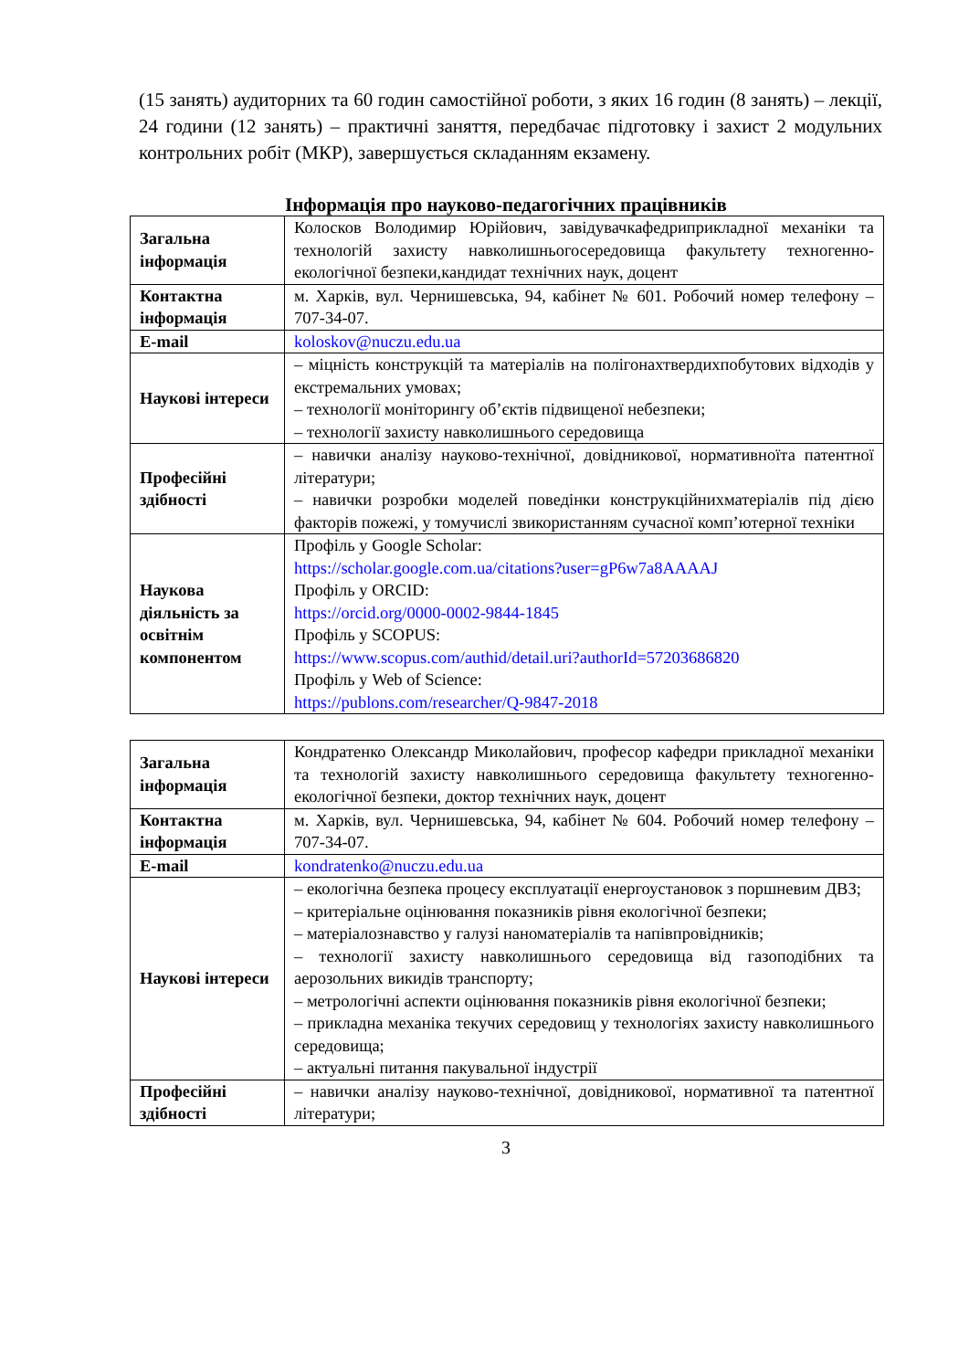(15 занять) аудиторних та 60 годин самостійної роботи, з яких 16 годин (8 занять) – лекції, 24 години (12 занять) – практичні заняття, передбачає підготовку і захист 2 модульних контрольних робіт (МКР), завершується складанням екзамену.
Інформація про науково-педагогічних працівників
| Загальна інформація | Колосков Володимир Юрійович, завідувачкафедриприкладної механіки та технологій захисту навколишньогосередовища факультету техногенно-екологічної безпеки,кандидат технічних наук, доцент |
| Контактна інформація | м. Харків, вул. Чернишевська, 94, кабінет № 601. Робочий номер телефону – 707-34-07. |
| E-mail | koloskov@nuczu.edu.ua |
| Наукові інтереси | – міцність конструкцій та матеріалів на полігонахтвердихпобутових відходів у екстремальних умовах; – технології моніторингу об’єктів підвищеної небезпеки; – технології захисту навколишнього середовища |
| Професійні здібності | – навички аналізу науково-технічної, довідникової, нормативноїта патентної літератури; – навички розробки моделей поведінки конструкційнихматеріалів під дією факторів пожежі, у томучислі звикористанням сучасної комп’ютерної техніки |
| Наукова діяльність за освітнім компонентом | Профіль у Google Scholar: https://scholar.google.com.ua/citations?user=gP6w7a8AAAAJ Профіль у ORCID: https://orcid.org/0000-0002-9844-1845 Профіль у SCOPUS: https://www.scopus.com/authid/detail.uri?authorId=57203686820 Профіль у Web of Science: https://publons.com/researcher/Q-9847-2018 |
| Загальна інформація | Кондратенко Олександр Миколайович, професор кафедри прикладної механіки та технологій захисту навколишнього середовища факультету техногенно-екологічної безпеки, доктор технічних наук, доцент |
| Контактна інформація | м. Харків, вул. Чернишевська, 94, кабінет № 604. Робочий номер телефону – 707-34-07. |
| E-mail | kondratenko@nuczu.edu.ua |
| Наукові інтереси | – екологічна безпека процесу експлуатації енергоустановок з поршневим ДВЗ; – критеріальне оцінювання показників рівня екологічної безпеки; – матеріалознавство у галузі наноматеріалів та напівпровідників; – технології захисту навколишнього середовища від газоподібних та аерозольних викидів транспорту; – метрологічні аспекти оцінювання показників рівня екологічної безпеки; – прикладна механіка текучих середовищ у технологіях захисту навколишнього середовища; – актуальні питання пакувальної індустрії |
| Професійні здібності | – навички аналізу науково-технічної, довідникової, нормативної та патентної літератури; |
3